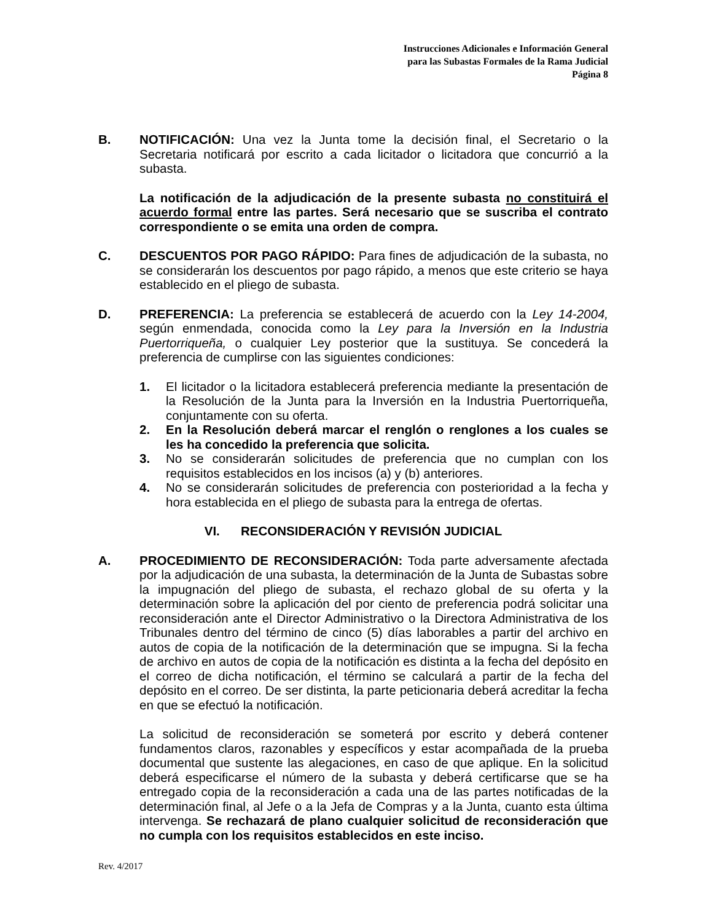Instrucciones Adicionales e Información General
para las Subastas Formales de la Rama Judicial
Página 8
B. NOTIFICACIÓN: Una vez la Junta tome la decisión final, el Secretario o la Secretaria notificará por escrito a cada licitador o licitadora que concurrió a la subasta.
La notificación de la adjudicación de la presente subasta no constituirá el acuerdo formal entre las partes. Será necesario que se suscriba el contrato correspondiente o se emita una orden de compra.
C. DESCUENTOS POR PAGO RÁPIDO: Para fines de adjudicación de la subasta, no se considerarán los descuentos por pago rápido, a menos que este criterio se haya establecido en el pliego de subasta.
D. PREFERENCIA: La preferencia se establecerá de acuerdo con la Ley 14-2004, según enmendada, conocida como la Ley para la Inversión en la Industria Puertorriqueña, o cualquier Ley posterior que la sustituya. Se concederá la preferencia de cumplirse con las siguientes condiciones:
1. El licitador o la licitadora establecerá preferencia mediante la presentación de la Resolución de la Junta para la Inversión en la Industria Puertorriqueña, conjuntamente con su oferta.
2. En la Resolución deberá marcar el renglón o renglones a los cuales se les ha concedido la preferencia que solicita.
3. No se considerarán solicitudes de preferencia que no cumplan con los requisitos establecidos en los incisos (a) y (b) anteriores.
4. No se considerarán solicitudes de preferencia con posterioridad a la fecha y hora establecida en el pliego de subasta para la entrega de ofertas.
VI. RECONSIDERACIÓN Y REVISIÓN JUDICIAL
A. PROCEDIMIENTO DE RECONSIDERACIÓN: Toda parte adversamente afectada por la adjudicación de una subasta, la determinación de la Junta de Subastas sobre la impugnación del pliego de subasta, el rechazo global de su oferta y la determinación sobre la aplicación del por ciento de preferencia podrá solicitar una reconsideración ante el Director Administrativo o la Directora Administrativa de los Tribunales dentro del término de cinco (5) días laborables a partir del archivo en autos de copia de la notificación de la determinación que se impugna. Si la fecha de archivo en autos de copia de la notificación es distinta a la fecha del depósito en el correo de dicha notificación, el término se calculará a partir de la fecha del depósito en el correo. De ser distinta, la parte peticionaria deberá acreditar la fecha en que se efectuó la notificación.
La solicitud de reconsideración se someterá por escrito y deberá contener fundamentos claros, razonables y específicos y estar acompañada de la prueba documental que sustente las alegaciones, en caso de que aplique. En la solicitud deberá especificarse el número de la subasta y deberá certificarse que se ha entregado copia de la reconsideración a cada una de las partes notificadas de la determinación final, al Jefe o a la Jefa de Compras y a la Junta, cuanto esta última intervenga. Se rechazará de plano cualquier solicitud de reconsideración que no cumpla con los requisitos establecidos en este inciso.
Rev. 4/2017